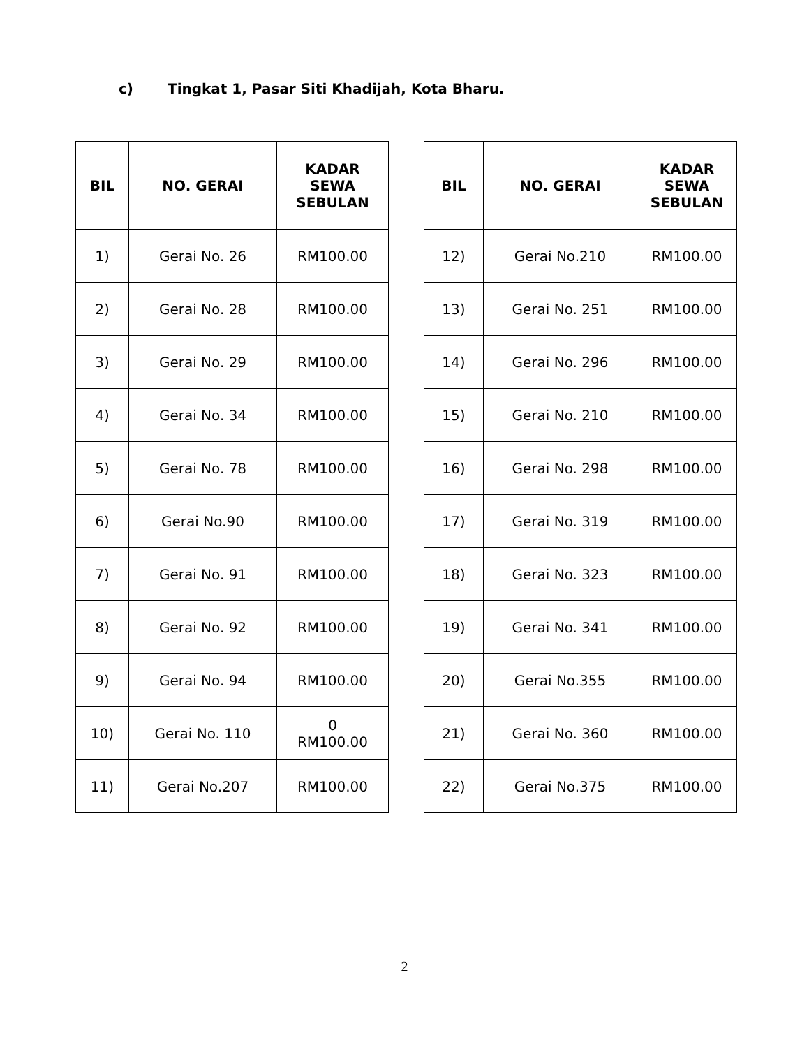c) Tingkat 1, Pasar Siti Khadijah, Kota Bharu.
| BIL | NO. GERAI | KADAR SEWA SEBULAN |
| --- | --- | --- |
| 1) | Gerai No. 26 | RM100.00 |
| 2) | Gerai No. 28 | RM100.00 |
| 3) | Gerai No. 29 | RM100.00 |
| 4) | Gerai No. 34 | RM100.00 |
| 5) | Gerai No. 78 | RM100.00 |
| 6) | Gerai No.90 | RM100.00 |
| 7) | Gerai No. 91 | RM100.00 |
| 8) | Gerai No. 92 | RM100.00 |
| 9) | Gerai No. 94 | RM100.00 |
| 10) | Gerai No. 110 | 0 RM100.00 |
| 11) | Gerai No.207 | RM100.00 |
| BIL | NO. GERAI | KADAR SEWA SEBULAN |
| --- | --- | --- |
| 12) | Gerai No.210 | RM100.00 |
| 13) | Gerai No. 251 | RM100.00 |
| 14) | Gerai No. 296 | RM100.00 |
| 15) | Gerai No. 210 | RM100.00 |
| 16) | Gerai No. 298 | RM100.00 |
| 17) | Gerai No. 319 | RM100.00 |
| 18) | Gerai No. 323 | RM100.00 |
| 19) | Gerai No. 341 | RM100.00 |
| 20) | Gerai No.355 | RM100.00 |
| 21) | Gerai No. 360 | RM100.00 |
| 22) | Gerai No.375 | RM100.00 |
2